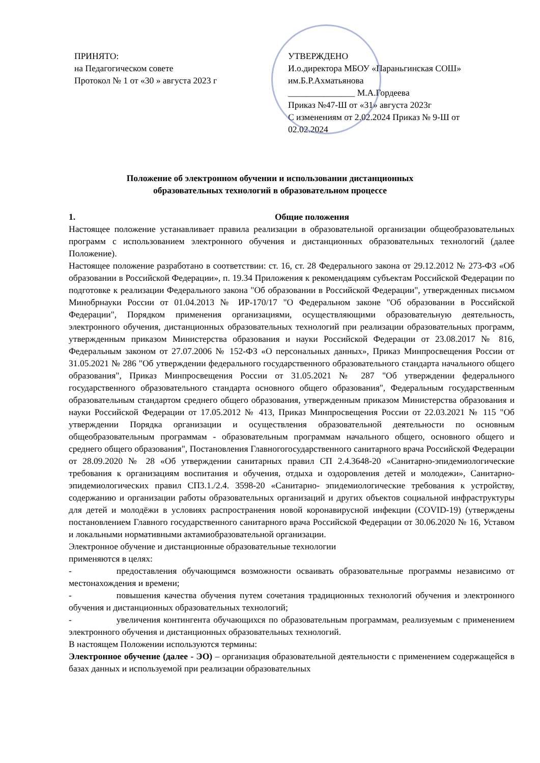ПРИНЯТО:
на Педагогическом совете
Протокол № 1 от «30 » августа 2023 г
УТВЕРЖДЕНО
И.о.директора МБОУ «Параньгинская СОШ» им.Б.Р.Ахматьянова
_______________ М.А.Гордеева
Приказ №47-Ш от «31» августа 2023г
С изменениям от 2.02.2024 Приказ № 9-Ш от 02.02.2024
Положение об электронном обучении и использовании дистанционных
образовательных технологий в образовательном процессе
1. Общие положения
Настоящее положение устанавливает правила реализации в образовательной организации общеобразовательных программ с использованием электронного обучения и дистанционных образовательных технологий (далее Положение).
Настоящее положение разработано в соответствии: ст. 16, ст. 28 Федерального закона от 29.12.2012 № 273-ФЗ «Об образовании в Российской Федерации», п. 19.34 Приложения к рекомендациям субъектам Российской Федерации по подготовке к реализации Федерального закона "Об образовании в Российской Федерации", утвержденных письмом Минобрнауки России от 01.04.2013 № ИР-170/17 "О Федеральном законе "Об образовании в Российской Федерации", Порядком применения организациями, осуществляющими образовательную деятельность, электронного обучения, дистанционных образовательных технологий при реализации образовательных программ, утвержденным приказом Министерства образования и науки Российской Федерации от 23.08.2017 № 816, Федеральным законом от 27.07.2006 № 152-ФЗ «О персональных данных», Приказ Минпросвещения России от 31.05.2021 № 286 "Об утверждении федерального государственного образовательного стандарта начального общего образования", Приказ Минпросвещения России от 31.05.2021 № 287 "Об утверждении федерального государственного образовательного стандарта основного общего образования", Федеральным государственным образовательным стандартом среднего общего образования, утвержденным приказом Министерства образования и науки Российской Федерации от 17.05.2012 № 413, Приказ Минпросвещения России от 22.03.2021 № 115 "Об утверждении Порядка организации и осуществления образовательной деятельности по основным общеобразовательным программам - образовательным программам начального общего, основного общего и среднего общего образования", Постановления Главногогосударственного санитарного врача Российской Федерации от 28.09.2020 № 28 «Об утверждении санитарных правил СП 2.4.3648-20 «Санитарно-эпидемиологические требования к организациям воспитания и обучения, отдыха и оздоровления детей и молодежи», Санитарно-эпидемиологических правил СП3.1./2.4. 3598-20 «Санитарно- эпидемиологические требования к устройству, содержанию и организации работы образовательных организаций и других объектов социальной инфраструктуры для детей и молодёжи в условиях распространения новой коронавирусной инфекции (COVID-19) (утверждены постановлением Главного государственного санитарного врача Российской Федерации от 30.06.2020 № 16, Уставом и локальными нормативными актамиобразовательной организации.
Электронное обучение и дистанционные образовательные технологии
применяются в целях:
- предоставления обучающимся возможности осваивать образовательные программы независимо от местонахождения и времени;
- повышения качества обучения путем сочетания традиционных технологий обучения и электронного обучения и дистанционных образовательных технологий;
- увеличения контингента обучающихся по образовательным программам, реализуемым с применением электронного обучения и дистанционных образовательных технологий.
В настоящем Положении используются термины:
Электронное обучение (далее - ЭО) – организация образовательной деятельности с применением содержащейся в базах данных и используемой при реализации образовательных